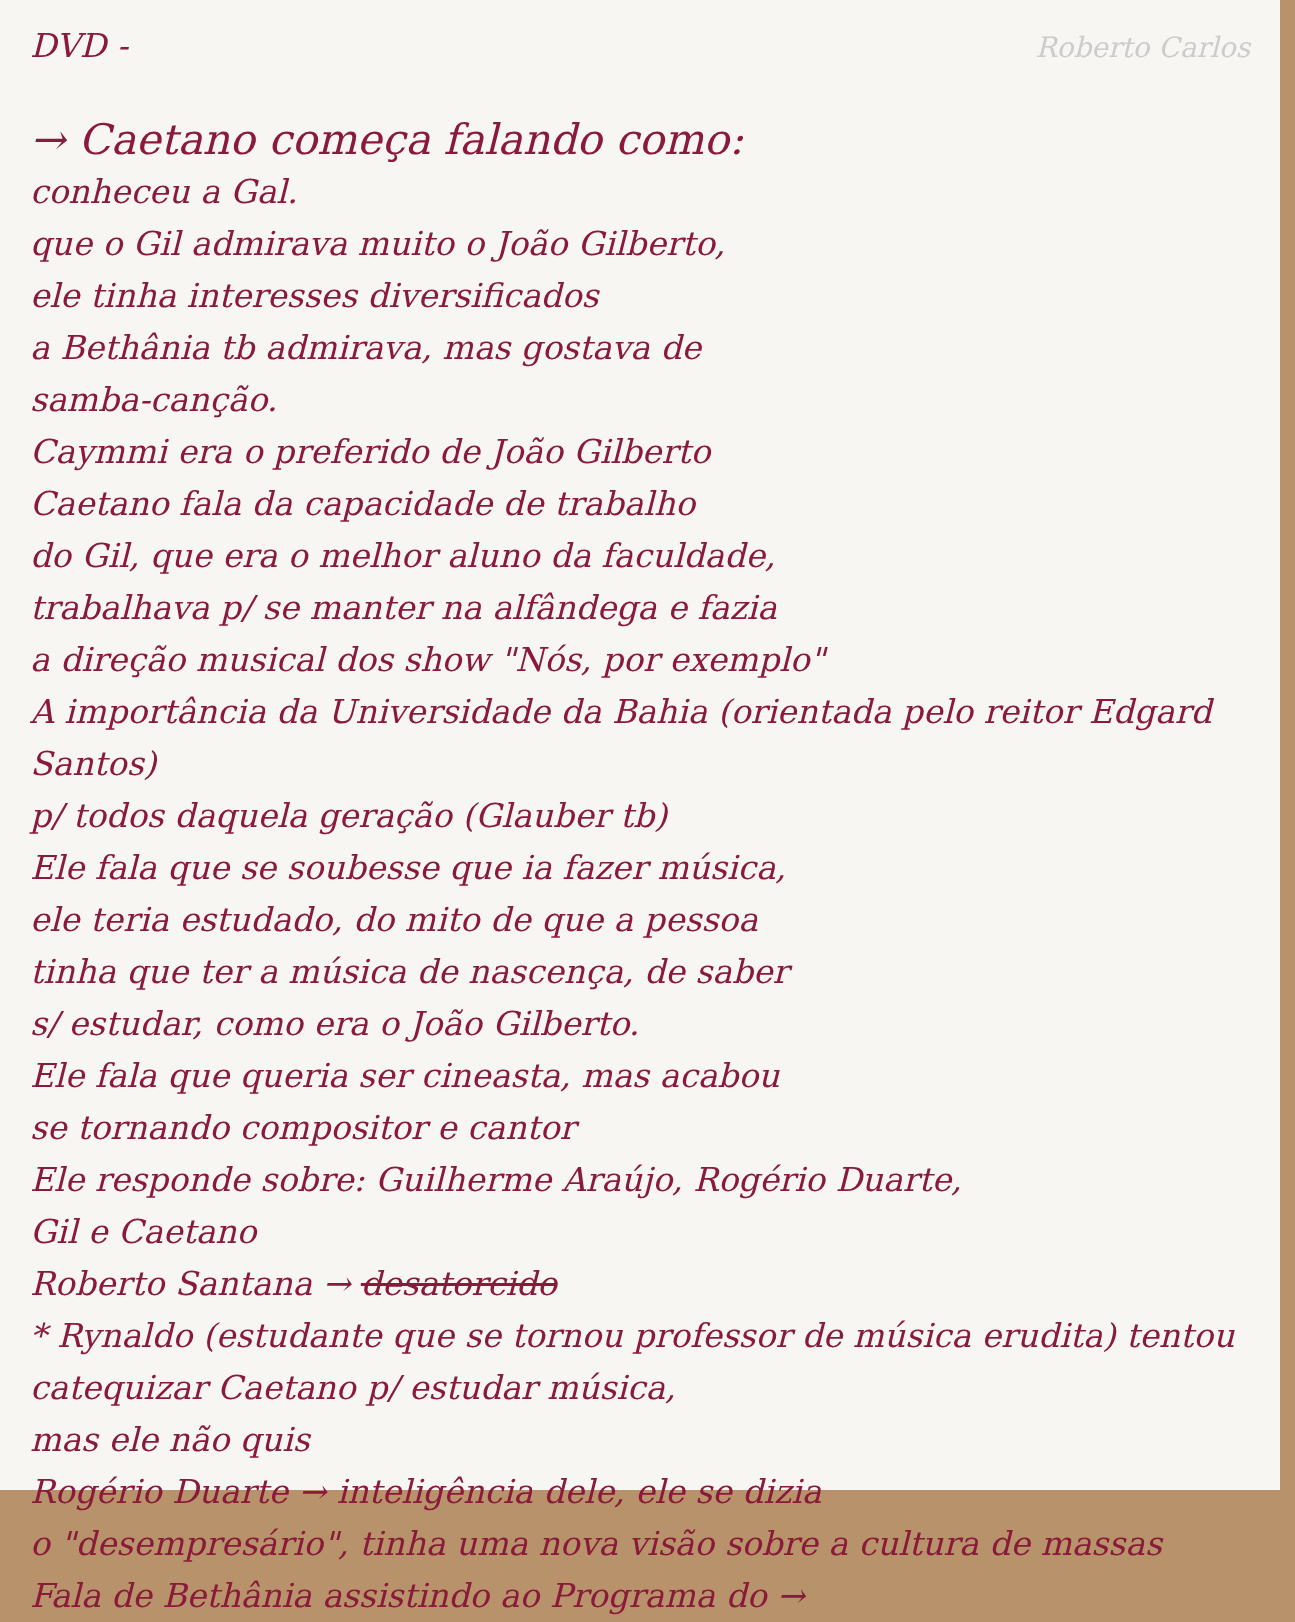DVD -
Roberto Carlos
→ Caetano começa falando como:
conheceu a Gal.
que o Gil admirava muito o João Gilberto,
ele tinha interesses diversificados
a Bethânia tb admirava, mas gostava de
samba-canção.
Caymmi era o preferido de João Gilberto
Caetano fala da capacidade de trabalho
do Gil, que era o melhor aluno da faculdade,
trabalhava p/ se manter na alfândega e fazia
a direção musical dos show "Nós, por exemplo"
A importância da Universidade da Bahia (orientada pelo reitor Edgard Santos)
p/ todos daquela geração (Glauber tb)
Ele fala que se soubesse que ia fazer música,
ele teria estudado, do mito de que a pessoa
tinha que ter a música de nascença, de saber
s/ estudar, como era o João Gilberto.
Ele fala que queria ser cineasta, mas acabou
se tornando compositor e cantor
Ele responde sobre: Guilherme Araújo, Rogério Duarte,
Gil e Caetano
Roberto Santana → desatorcido
* Rynaldo (estudante que se tornou professor de música erudita) tentou catequizar Caetano p/ estudar música,
mas ele não quis
Rogério Duarte → inteligência dele, ele se dizia
o "desempresário", tinha uma nova visão sobre a cultura de massas
Fala de Bethânia assistindo ao Programa do →